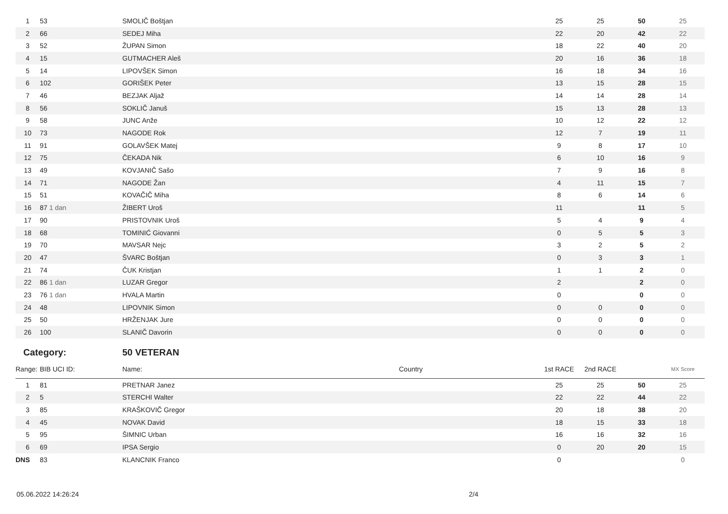| 1 | 53 | SMOLIČ Boštjan | | 25 | 25 | 50 | 25 |
| 2 | 66 | SEDEJ Miha | | 22 | 20 | 42 | 22 |
| 3 | 52 | ŽUPAN Simon | | 18 | 22 | 40 | 20 |
| 4 | 15 | GUTMACHER Aleš | | 20 | 16 | 36 | 18 |
| 5 | 14 | LIPOVŠEK Simon | | 16 | 18 | 34 | 16 |
| 6 | 102 | GORIŠEK Peter | | 13 | 15 | 28 | 15 |
| 7 | 46 | BEZJAK Aljaž | | 14 | 14 | 28 | 14 |
| 8 | 56 | SOKLIČ Januš | | 15 | 13 | 28 | 13 |
| 9 | 58 | JUNC Anže | | 10 | 12 | 22 | 12 |
| 10 | 73 | NAGODE Rok | | 12 | 7 | 19 | 11 |
| 11 | 91 | GOLAVŠEK Matej | | 9 | 8 | 17 | 10 |
| 12 | 75 | ČEKADA Nik | | 6 | 10 | 16 | 9 |
| 13 | 49 | KOVJANIČ Sašo | | 7 | 9 | 16 | 8 |
| 14 | 71 | NAGODE Žan | | 4 | 11 | 15 | 7 |
| 15 | 51 | KOVAČIČ Miha | | 8 | 6 | 14 | 6 |
| 16 | 87 1 dan | ŽIBERT Uroš | | 11 | | 11 | 5 |
| 17 | 90 | PRISTOVNIK Uroš | | 5 | 4 | 9 | 4 |
| 18 | 68 | TOMINIĆ Giovanni | | 0 | 5 | 5 | 3 |
| 19 | 70 | MAVSAR Nejc | | 3 | 2 | 5 | 2 |
| 20 | 47 | ŠVARC Boštjan | | 0 | 3 | 3 | 1 |
| 21 | 74 | ČUK Kristjan | | 1 | 1 | 2 | 0 |
| 22 | 86 1 dan | LUZAR Gregor | | 2 | | 2 | 0 |
| 23 | 76 1 dan | HVALA Martin | | 0 | | 0 | 0 |
| 24 | 48 | LIPOVNIK Simon | | 0 | 0 | 0 | 0 |
| 25 | 50 | HRŽENJAK Jure | | 0 | 0 | 0 | 0 |
| 26 | 100 | SLANIČ Davorin | | 0 | 0 | 0 | 0 |
| Category: | | 50 VETERAN | | | | | |
| Range: | BIB UCI ID: | Name: | Country | 1st RACE | 2nd RACE | | MX Score |
| 1 | 81 | PRETNAR Janez | | 25 | 25 | 50 | 25 |
| 2 | 5 | STERCHI Walter | | 22 | 22 | 44 | 22 |
| 3 | 85 | KRAŠKOVIČ Gregor | | 20 | 18 | 38 | 20 |
| 4 | 45 | NOVAK David | | 18 | 15 | 33 | 18 |
| 5 | 95 | ŠIMNIC Urban | | 16 | 16 | 32 | 16 |
| 6 | 69 | IPSA Sergio | | 0 | 20 | 20 | 15 |
| DNS | 83 | KLANCNIK Franco | | 0 | | | 0 |
05.06.2022 14:26:24 2/4